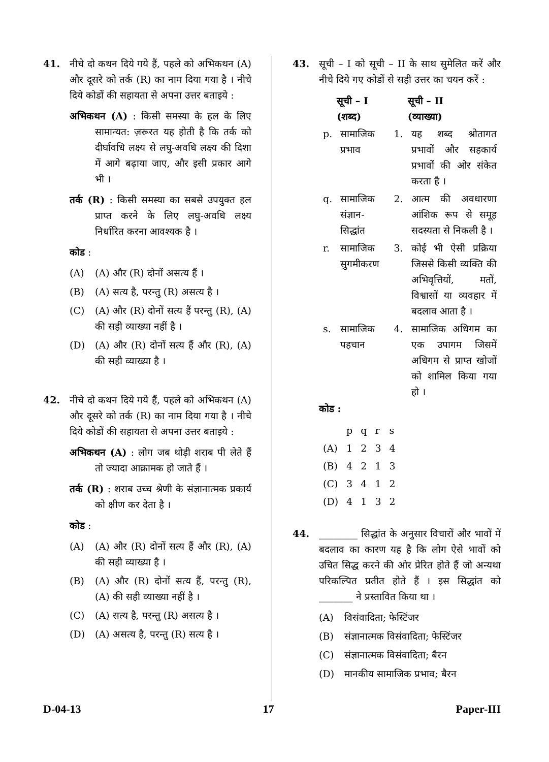41. नीचे दो कथन दिये गये हैं, पहले को अभिकथन (A) और दूसरे को तर्क (R) का नाम दिया गया है । नीचे दिये कोडों की सहायता से अपना उत्तर बताइये :
अभिकथन (A) : किसी समस्या के हल के लिए सामान्यत: ज़रूरत यह होती है कि तर्क को दीर्घावधि लक्ष्य से लघु-अवधि लक्ष्य की दिशा में आगे बढ़ाया जाए, और इसी प्रकार आगे भी ।
तर्क (R) : किसी समस्या का सबसे उपयुक्त हल प्राप्त करने के लिए लघु-अवधि लक्ष्य निर्धारित करना आवश्यक है ।
कोड :
(A) (A) और (R) दोनों असत्य हैं ।
(B) (A) सत्य है, परन्तु (R) असत्य है ।
(C) (A) और (R) दोनों सत्य हैं परन्तु (R), (A) की सही व्याख्या नहीं है ।
(D) (A) और (R) दोनों सत्य हैं और (R), (A) की सही व्याख्या है ।
42. नीचे दो कथन दिये गये हैं, पहले को अभिकथन (A) और दूसरे को तर्क (R) का नाम दिया गया है । नीचे दिये कोडों की सहायता से अपना उत्तर बताइये :
अभिकथन (A) : लोग जब थोड़ी शराब पी लेते हैं तो ज्यादा आक्रामक हो जाते हैं ।
तर्क (R) : शराब उच्च श्रेणी के संज्ञानात्मक प्रकार्य को क्षीण कर देता है ।
कोड :
(A) (A) और (R) दोनों सत्य हैं और (R), (A) की सही व्याख्या है ।
(B) (A) और (R) दोनों सत्य हैं, परन्तु (R), (A) की सही व्याख्या नहीं है ।
(C) (A) सत्य है, परन्तु (R) असत्य है ।
(D) (A) असत्य है, परन्तु (R) सत्य है ।
43. सूची – I को सूची – II के साथ सुमेलित करें और नीचे दिये गए कोडों से सही उत्तर का चयन करें :
| | सूची – I (शब्द) | | सूची – II (व्याख्या) |
| --- | --- | --- | --- |
| p. | सामाजिक प्रभाव | 1. | यह शब्द श्रोतागत प्रभावों और सहकार्य प्रभावों की ओर संकेत करता है । |
| q. | सामाजिक संज्ञान-सिद्धांत | 2. | आत्म की अवधारणा आंशिक रूप से समूह सदस्यता से निकली है । |
| r. | सामाजिक सुगमीकरण | 3. | कोई भी ऐसी प्रक्रिया जिससे किसी व्यक्ति की अभिवृत्तियों, मतों, विश्वासों या व्यवहार में बदलाव आता है । |
| s. | सामाजिक पहचान | 4. | सामाजिक अधिगम का एक उपागम जिसमें अधिगम से प्राप्त खोजों को शामिल किया गया हो । |
कोड :
| | p | q | r | s |
| (A) | 1 | 2 | 3 | 4 |
| (B) | 4 | 2 | 1 | 3 |
| (C) | 3 | 4 | 1 | 2 |
| (D) | 4 | 1 | 3 | 2 |
44. ________ सिद्धांत के अनुसार विचारों और भावों में बदलाव का कारण यह है कि लोग ऐसे भावों को उचित सिद्ध करने की ओर प्रेरित होते हैं जो अन्यथा परिकल्पित प्रतीत होते हैं । इस सिद्धांत को _______ ने प्रस्तावित किया था ।
(A) विसंवादिता; फेस्टिंजर
(B) संज्ञानात्मक विसंवादिता; फेस्टिंजर
(C) संज्ञानात्मक विसंवादिता; बैरन
(D) मानकीय सामाजिक प्रभाव; बैरन
D-04-13 17 Paper-III